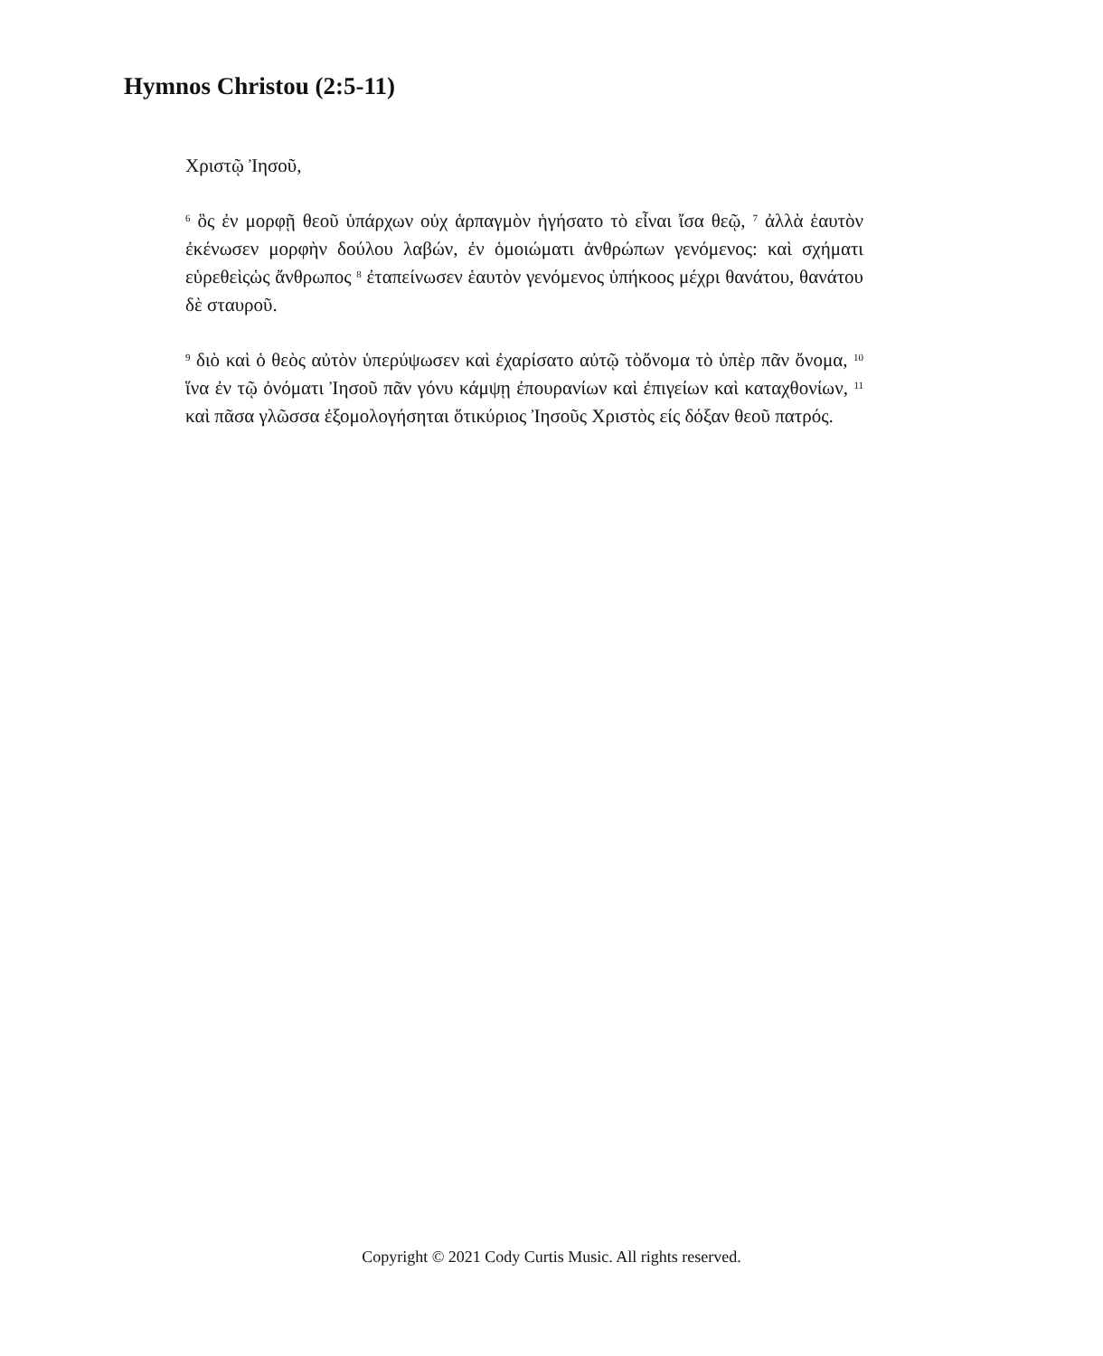Hymnos Christou (2:5-11)
Χριστῷ Ἰησοῦ,
<sup>6</sup> ὃς ἐν μορφῇ θεοῦ ὑπάρχων οὐχ ἁρπαγμὸν ἡγήσατο τὸ εἶναι ἴσα θεῷ, <sup>7</sup> ἀλλὰ ἑαυτὸν ἐκένωσεν μορφὴν δούλου λαβών, ἐν ὁμοιώματι ἀνθρώπων γενόμενος: καὶ σχήματι εὑρεθεὶςὡς ἄνθρωπος <sup>8</sup> ἐταπείνωσεν ἑαυτὸν γενόμενος ὑπήκοος μέχρι θανάτου, θανάτου δὲ σταυροῦ.
<sup>9</sup> διὸ καὶ ὁ θεὸς αὐτὸν ὑπερύψωσεν καὶ ἐχαρίσατο αὐτῷ τὸὄνομα τὸ ὑπὲρ πᾶν ὄνομα, <sup>10</sup> ἵνα ἐν τῷ ὀνόματι Ἰησοῦ πᾶν γόνυ κάμψῃ ἐπουρανίων καὶ ἐπιγείων καὶ καταχθονίων, <sup>11</sup> καὶ πᾶσα γλῶσσα ἐξομολογήσηται ὅτικύριος Ἰησοῦς Χριστὸς είς δόξαν θεοῦ πατρός.
Copyright © 2021 Cody Curtis Music. All rights reserved.